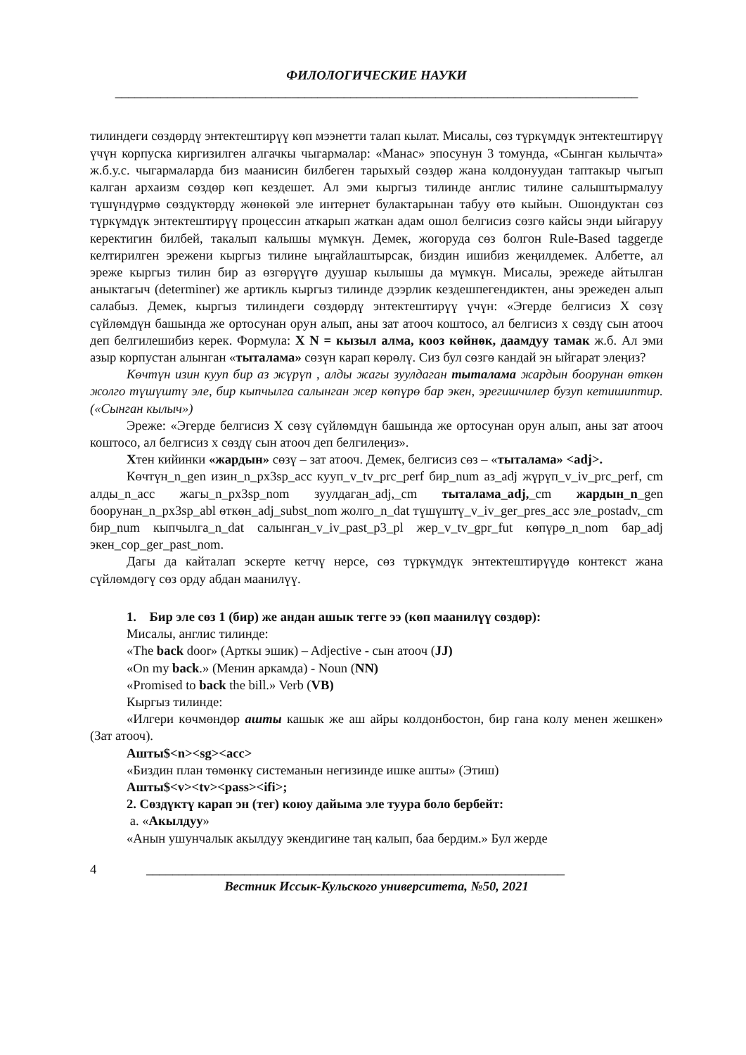ФИЛОЛОГИЧЕСКИЕ НАУКИ
________________________________________________________________________________
тилиндеги сөздөрдү энтектештирүү көп мээнетти талап кылат. Мисалы, сөз түркүмдүк энтектештирүү үчүн корпуска киргизилген алгачкы чыгармалар: «Манас» эпосунун 3 томунда, «Сынган кылычта» ж.б.у.с. чыгармаларда биз маанисин билбеген тарыхый сөздөр жана колдонуудан таптакыр чыгып калган архаизм сөздөр көп кездешет. Ал эми кыргыз тилинде англис тилине салыштырмалуу түшүндүрмө сөздүктөрдү жөнөкөй эле интернет булактарынан табуу өтө кыйын. Ошондуктан сөз түркүмдүк энтектештирүү процессин аткарып жаткан адам ошол белгисиз сөзгө кайсы энди ыйгаруу керектигин билбей, такалып калышы мүмкүн. Демек, жогоруда сөз болгон Rule-Based taggerде келтирилген эрежени кыргыз тилине ыңгайлаштырсак, биздин ишибиз жеңилдемек. Албетте, ал эреже кыргыз тилин бир аз өзгөрүүгө дуушар кылышы да мүмкүн. Мисалы, эрежеде айтылган аныктагыч (determiner) же артикль кыргыз тилинде дээрлик кездешпегендиктен, аны эрежеден алып салабыз. Демек, кыргыз тилиндеги сөздөрдү энтектештирүү үчүн: «Эгерде белгисиз X сөзү сүйлөмдүн башында же ортосунан орун алып, аны зат атооч коштосо, ал белгисиз x сөздү сын атооч деп белгилешибиз керек. Формула: X N = кызыл алма, кооз көйнөк, даамдуу тамак ж.б. Ал эми азыр корпустан алынган «тыталама» сөзүн карап көрөлү. Сиз бул сөзгө кандай эн ыйгарат элеңиз?
Көчтүн изин кууп бир аз жүрүп , алды жагы зуулдаган тыталама жардын боорунан өткөн жолго түшүштү эле, бир кыпчылга салынган жер көпүрө бар экен, эрегишчилер бузуп кетишиптир. («Сынган кылыч»)
Эреже: «Эгерде белгисиз X сөзү сүйлөмдүн башында же ортосунан орун алып, аны зат атооч коштосо, ал белгисиз x сөздү сын атооч деп белгилеңиз».
Xтен кийинки «жардын» сөзү – зат атооч. Демек, белгисиз сөз – «тыталама» <adj>.
Көчтүн_n_gen изин_n_px3sp_acc кууп_v_tv_prc_perf бир_num аз_adj жүрүп_v_iv_prc_perf, cm алды_n_acc жагы_n_px3sp_nom зуулдаган_adj,_cm тыталама_adj,_cm жардын_n_gen боорунан_n_px3sp_abl өткөн_adj_subst_nom жолго_n_dat түшүштү_v_iv_ger_pres_acc эле_postadv,_cm бир_num кыпчылга_n_dat салынган_v_iv_past_p3_pl жер_v_tv_gpr_fut көпүрө_n_nom бар_adj экен_cop_ger_past_nom.
Дагы да кайталап эскерте кетчү нерсе, сөз түркүмдүк энтектештирүүдө контекст жана сүйлөмдөгү сөз орду абдан маанилүү.
1. Бир эле сөз 1 (бир) же андан ашык тегге ээ (көп маанилүү сөздөр):
Мисалы, англис тилинде:
«The back door» (Арткы эшик) – Adjective - сын атооч (JJ)
«On my back.» (Менин аркамда) - Noun (NN)
«Promised to back the bill.» Verb (VB)
Кыргыз тилинде:
«Илгери көчмөндөр ашты кашык же аш айры колдонбостон, бир гана колу менен жешкен» (Зат атооч).
Ашты$<n><sg><acc>
«Биздин план төмөнкү системанын негизинде ишке ашты» (Этиш)
Ашты$<v><tv><pass><ifi>;
2. Сөздүктү карап эн (тег) коюу дайыма эле туура боло бербейт:
a. «Акылдуу»
«Анын ушунчалык акылдуу экендигине таң калып, баа бердим.» Бул жерде
4 ________________________________________________________________
Вестник Иссык-Кульского университета, №50, 2021